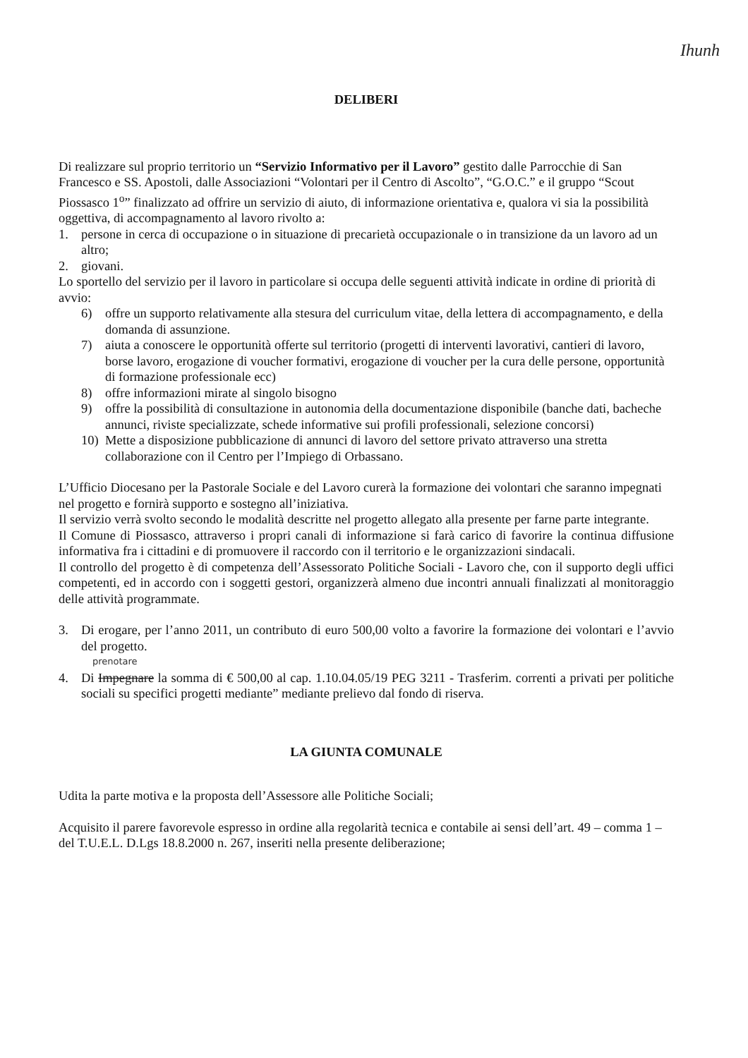Ihunh
DELIBERI
Di realizzare sul proprio territorio un “Servizio Informativo per il Lavoro” gestito dalle Parrocchie di San Francesco e SS. Apostoli, dalle Associazioni “Volontari per il Centro di Ascolto”, “G.O.C.” e il gruppo “Scout Piossasco 1<sup>o</sup>” finalizzato ad offrire un servizio di aiuto, di informazione orientativa e, qualora vi sia la possibilità oggettiva, di accompagnamento al lavoro rivolto a:
1. persone in cerca di occupazione o in situazione di precarietà occupazionale o in transizione da un lavoro ad un altro;
2. giovani.
Lo sportello del servizio per il lavoro in particolare si occupa delle seguenti attività indicate in ordine di priorità di avvio:
6) offre un supporto relativamente alla stesura del curriculum vitae, della lettera di accompagnamento, e della domanda di assunzione.
7) aiuta a conoscere le opportunità offerte sul territorio (progetti di interventi lavorativi, cantieri di lavoro, borse lavoro, erogazione di voucher formativi, erogazione di voucher per la cura delle persone, opportunità di formazione professionale ecc)
8) offre informazioni mirate al singolo bisogno
9) offre la possibilità di consultazione in autonomia della documentazione disponibile (banche dati, bacheche annunci, riviste specializzate, schede informative sui profili professionali, selezione concorsi)
10) Mette a disposizione pubblicazione di annunci di lavoro del settore privato attraverso una stretta collaborazione con il Centro per l’Impiego di Orbassano.
L’Ufficio Diocesano per la Pastorale Sociale e del Lavoro curerà la formazione dei volontari che saranno impegnati nel progetto e fornirà supporto e sostegno all’iniziativa.
Il servizio verrà svolto secondo le modalità descritte nel progetto allegato alla presente per farne parte integrante.
Il Comune di Piossasco, attraverso i propri canali di informazione si farà carico di favorire la continua diffusione informativa fra i cittadini e di promuovere il raccordo con il territorio e le organizzazioni sindacali.
Il controllo del progetto è di competenza dell’Assessorato Politiche Sociali - Lavoro che, con il supporto degli uffici competenti, ed in accordo con i soggetti gestori, organizzerà almeno due incontri annuali finalizzati al monitoraggio delle attività programmate.
3. Di erogare, per l’anno 2011, un contributo di euro 500,00 volto a favorire la formazione dei volontari e l’avvio del progetto.
prenotare
4. Di Impegnare la somma di € 500,00 al cap. 1.10.04.05/19 PEG 3211 - Trasferim. correnti a privati per politiche sociali su specifici progetti mediante” mediante prelievo dal fondo di riserva.
LA GIUNTA COMUNALE
Udita la parte motiva e la proposta dell’Assessore alle Politiche Sociali;
Acquisito il parere favorevole espresso in ordine alla regolarità tecnica e contabile ai sensi dell’art. 49 – comma 1 – del T.U.E.L. D.Lgs 18.8.2000 n. 267, inseriti nella presente deliberazione;